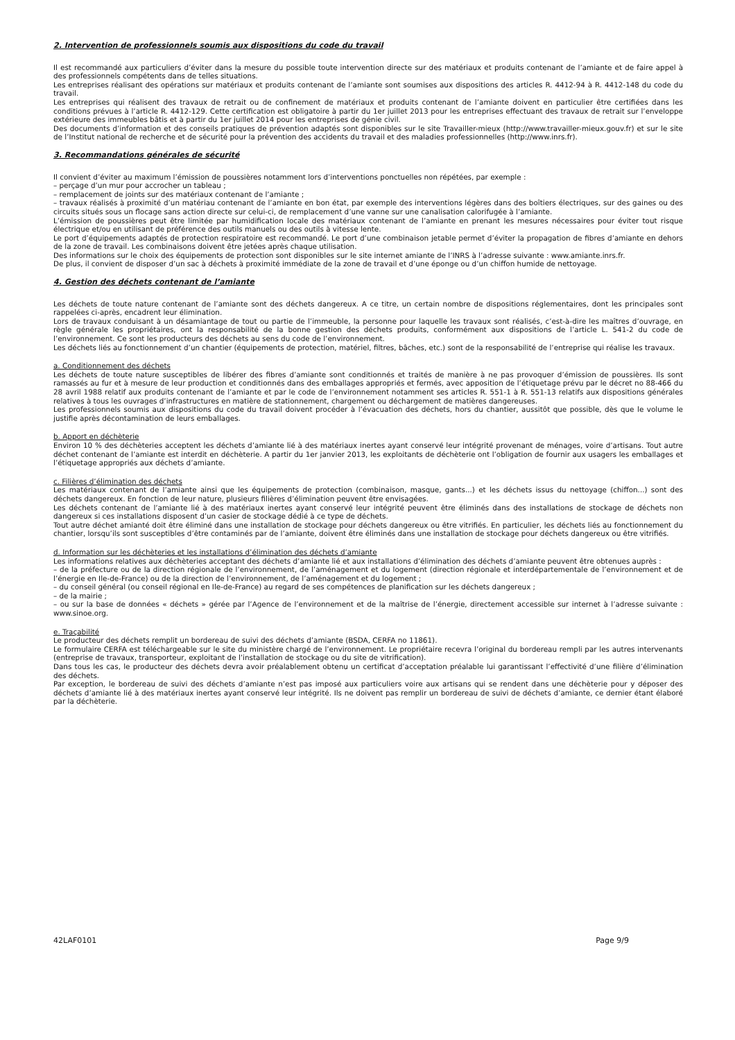2. Intervention de professionnels soumis aux dispositions du code du travail
Il est recommandé aux particuliers d’éviter dans la mesure du possible toute intervention directe sur des matériaux et produits contenant de l’amiante et de faire appel à des professionnels compétents dans de telles situations.
Les entreprises réalisant des opérations sur matériaux et produits contenant de l’amiante sont soumises aux dispositions des articles R. 4412-94 à R. 4412-148 du code du travail.
Les entreprises qui réalisent des travaux de retrait ou de confinement de matériaux et produits contenant de l’amiante doivent en particulier être certifiées dans les conditions prévues à l’article R. 4412-129. Cette certification est obligatoire à partir du 1er juillet 2013 pour les entreprises effectuant des travaux de retrait sur l’enveloppe extérieure des immeubles bâtis et à partir du 1er juillet 2014 pour les entreprises de génie civil.
Des documents d’information et des conseils pratiques de prévention adaptés sont disponibles sur le site Travailler-mieux (http://www.travailler-mieux.gouv.fr) et sur le site de l’Institut national de recherche et de sécurité pour la prévention des accidents du travail et des maladies professionnelles (http://www.inrs.fr).
3. Recommandations générales de sécurité
Il convient d’éviter au maximum l’émission de poussières notamment lors d’interventions ponctuelles non répétées, par exemple :
– perçage d’un mur pour accrocher un tableau ;
– remplacement de joints sur des matériaux contenant de l’amiante ;
– travaux réalisés à proximité d’un matériau contenant de l’amiante en bon état, par exemple des interventions légères dans des boîtiers électriques, sur des gaines ou des circuits situés sous un flocage sans action directe sur celui-ci, de remplacement d’une vanne sur une canalisation calorifugée à l’amiante.
L’émission de poussières peut être limitée par humidification locale des matériaux contenant de l’amiante en prenant les mesures nécessaires pour éviter tout risque électrique et/ou en utilisant de préférence des outils manuels ou des outils à vitesse lente.
Le port d’équipements adaptés de protection respiratoire est recommandé. Le port d’une combinaison jetable permet d’éviter la propagation de fibres d’amiante en dehors de la zone de travail. Les combinaisons doivent être jetées après chaque utilisation.
Des informations sur le choix des équipements de protection sont disponibles sur le site internet amiante de l’INRS à l’adresse suivante : www.amiante.inrs.fr.
De plus, il convient de disposer d’un sac à déchets à proximité immédiate de la zone de travail et d’une éponge ou d’un chiffon humide de nettoyage.
4. Gestion des déchets contenant de l’amiante
Les déchets de toute nature contenant de l’amiante sont des déchets dangereux. A ce titre, un certain nombre de dispositions réglementaires, dont les principales sont rappelées ci-après, encadrent leur élimination.
Lors de travaux conduisant à un désamiantage de tout ou partie de l’immeuble, la personne pour laquelle les travaux sont réalisés, c’est-à-dire les maîtres d’ouvrage, en règle générale les propriétaires, ont la responsabilité de la bonne gestion des déchets produits, conformément aux dispositions de l’article L. 541-2 du code de l’environnement. Ce sont les producteurs des déchets au sens du code de l’environnement.
Les déchets liés au fonctionnement d’un chantier (équipements de protection, matériel, filtres, bâches, etc.) sont de la responsabilité de l’entreprise qui réalise les travaux.
a. Conditionnement des déchets
Les déchets de toute nature susceptibles de libérer des fibres d’amiante sont conditionnés et traités de manière à ne pas provoquer d’émission de poussières. Ils sont ramassés au fur et à mesure de leur production et conditionnés dans des emballages appropriés et fermés, avec apposition de l’étiquetage prévu par le décret no 88-466 du 28 avril 1988 relatif aux produits contenant de l’amiante et par le code de l’environnement notamment ses articles R. 551-1 à R. 551-13 relatifs aux dispositions générales relatives à tous les ouvrages d’infrastructures en matière de stationnement, chargement ou déchargement de matières dangereuses.
Les professionnels soumis aux dispositions du code du travail doivent procéder à l’évacuation des déchets, hors du chantier, aussitôt que possible, dès que le volume le justifie après décontamination de leurs emballages.
b. Apport en déchèterie
Environ 10 % des déchèteries acceptent les déchets d’amiante lié à des matériaux inertes ayant conservé leur intégrité provenant de ménages, voire d’artisans. Tout autre déchet contenant de l’amiante est interdit en déchèterie. A partir du 1er janvier 2013, les exploitants de déchèterie ont l’obligation de fournir aux usagers les emballages et l’étiquetage appropriés aux déchets d’amiante.
c. Filières d’élimination des déchets
Les matériaux contenant de l’amiante ainsi que les équipements de protection (combinaison, masque, gants...) et les déchets issus du nettoyage (chiffon...) sont des déchets dangereux. En fonction de leur nature, plusieurs filières d’élimination peuvent être envisagées.
Les déchets contenant de l’amiante lié à des matériaux inertes ayant conservé leur intégrité peuvent être éliminés dans des installations de stockage de déchets non dangereux si ces installations disposent d’un casier de stockage dédié à ce type de déchets.
Tout autre déchet amianté doit être éliminé dans une installation de stockage pour déchets dangereux ou être vitrifiés. En particulier, les déchets liés au fonctionnement du chantier, lorsqu’ils sont susceptibles d’être contaminés par de l’amiante, doivent être éliminés dans une installation de stockage pour déchets dangereux ou être vitrifiés.
d. Information sur les déchèteries et les installations d’élimination des déchets d’amiante
Les informations relatives aux déchèteries acceptant des déchets d’amiante lié et aux installations d’élimination des déchets d’amiante peuvent être obtenues auprès :
– de la préfecture ou de la direction régionale de l’environnement, de l’aménagement et du logement (direction régionale et interdépartementale de l’environnement et de l’énergie en Ile-de-France) ou de la direction de l’environnement, de l’aménagement et du logement ;
– du conseil général (ou conseil régional en Ile-de-France) au regard de ses compétences de planification sur les déchets dangereux ;
– de la mairie ;
– ou sur la base de données « déchets » gérée par l’Agence de l’environnement et de la maîtrise de l’énergie, directement accessible sur internet à l’adresse suivante : www.sinoe.org.
e. Traçabilité
Le producteur des déchets remplit un bordereau de suivi des déchets d’amiante (BSDA, CERFA no 11861).
Le formulaire CERFA est téléchargeable sur le site du ministère chargé de l’environnement. Le propriétaire recevra l’original du bordereau rempli par les autres intervenants (entreprise de travaux, transporteur, exploitant de l’installation de stockage ou du site de vitrification).
Dans tous les cas, le producteur des déchets devra avoir préalablement obtenu un certificat d’acceptation préalable lui garantissant l’effectivité d’une filière d’élimination des déchets.
Par exception, le bordereau de suivi des déchets d’amiante n’est pas imposé aux particuliers voire aux artisans qui se rendent dans une déchèterie pour y déposer des déchets d’amiante lié à des matériaux inertes ayant conservé leur intégrité. Ils ne doivent pas remplir un bordereau de suivi de déchets d’amiante, ce dernier étant élaboré par la déchèterie.
42LAF0101 Page 9/9